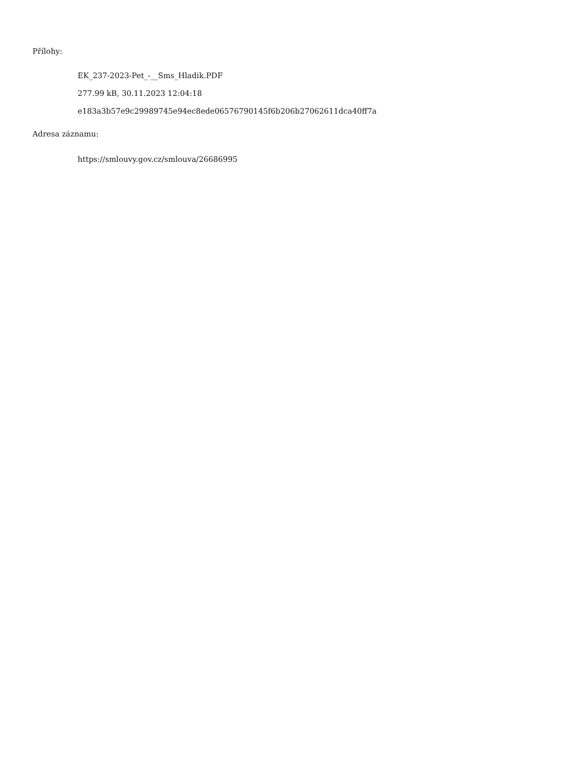Přílohy:
EK_237-2023-Pet_-__Sms_Hladik.PDF
277.99 kB, 30.11.2023 12:04:18
e183a3b57e9c29989745e94ec8ede06576790145f6b206b27062611dca40ff7a
Adresa záznamu:
https://smlouvy.gov.cz/smlouva/26686995